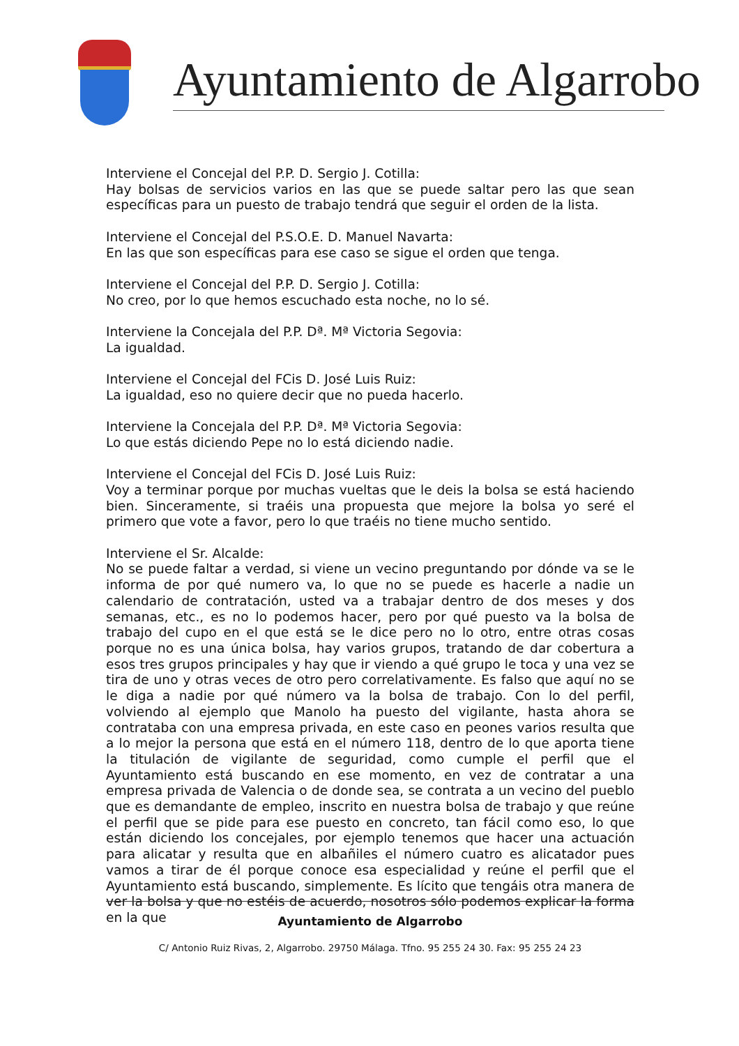Ayuntamiento de Algarrobo
Interviene el Concejal del P.P. D. Sergio J. Cotilla:
Hay bolsas de servicios varios en las que se puede saltar pero las que sean específicas para un puesto de trabajo tendrá que seguir el orden de la lista.
Interviene el Concejal del P.S.O.E. D. Manuel Navarta:
En las que son específicas para ese caso se sigue el orden que tenga.
Interviene el Concejal del P.P. D. Sergio J. Cotilla:
No creo, por lo que hemos escuchado esta noche, no lo sé.
Interviene la Concejala del P.P. Dª. Mª Victoria Segovia:
La igualdad.
Interviene el Concejal del FCis D. José Luis Ruiz:
La igualdad, eso no quiere decir que no pueda hacerlo.
Interviene la Concejala del P.P. Dª. Mª Victoria Segovia:
Lo que estás diciendo Pepe no lo está diciendo nadie.
Interviene el Concejal del FCis D. José Luis Ruiz:
Voy a terminar porque por muchas vueltas que le deis la bolsa se está haciendo bien. Sinceramente, si traéis una propuesta que mejore la bolsa yo seré el primero que vote a favor, pero lo que traéis no tiene mucho sentido.
Interviene el Sr. Alcalde:
No se puede faltar a verdad, si viene un vecino preguntando por dónde va se le informa de por qué numero va, lo que no se puede es hacerle a nadie un calendario de contratación, usted va a trabajar dentro de dos meses y dos semanas, etc., es no lo podemos hacer, pero por qué puesto va la bolsa de trabajo del cupo en el que está se le dice pero no lo otro, entre otras cosas porque no es una única bolsa, hay varios grupos, tratando de dar cobertura a esos tres grupos principales y hay que ir viendo a qué grupo le toca y una vez se tira de uno y otras veces de otro pero correlativamente. Es falso que aquí no se le diga a nadie por qué número va la bolsa de trabajo. Con lo del perfil, volviendo al ejemplo que Manolo ha puesto del vigilante, hasta ahora se contrataba con una empresa privada, en este caso en peones varios resulta que a lo mejor la persona que está en el número 118, dentro de lo que aporta tiene la titulación de vigilante de seguridad, como cumple el perfil que el Ayuntamiento está buscando en ese momento, en vez de contratar a una empresa privada de Valencia o de donde sea, se contrata a un vecino del pueblo que es demandante de empleo, inscrito en nuestra bolsa de trabajo y que reúne el perfil que se pide para ese puesto en concreto, tan fácil como eso, lo que están diciendo los concejales, por ejemplo tenemos que hacer una actuación para alicatar y resulta que en albañiles el número cuatro es alicatador pues vamos a tirar de él porque conoce esa especialidad y reúne el perfil que el Ayuntamiento está buscando, simplemente. Es lícito que tengáis otra manera de ver la bolsa y que no estéis de acuerdo, nosotros sólo podemos explicar la forma en la que
Ayuntamiento de Algarrobo
C/ Antonio Ruiz Rivas, 2, Algarrobo. 29750 Málaga. Tfno. 95 255 24 30. Fax: 95 255 24 23